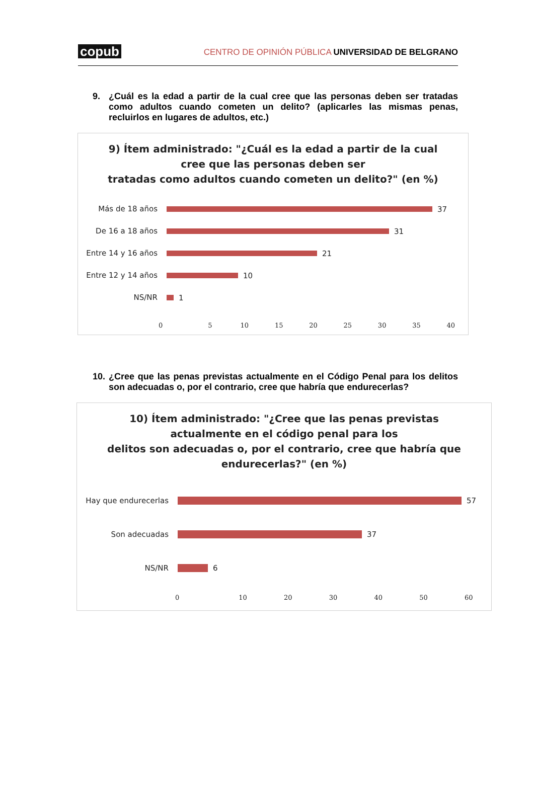copub
CENTRO DE OPINIÓN PÚBLICA UNIVERSIDAD DE BELGRANO
9. ¿Cuál es la edad a partir de la cual cree que las personas deben ser tratadas como adultos cuando cometen un delito? (aplicarles las mismas penas, recluirlos en lugares de adultos, etc.)
9) Ítem administrado: "¿Cuál es la edad a partir de la cual
cree que las personas deben ser
tratadas como adultos cuando cometen un delito?" (en %)
Más de 18 años 37
De 16 a 18 años 31
Entre 14 y 16 años
21
Entre 12 y 14 años
10
NS/NR 1
0 5 10 15 20 25 30 35 40
10.
¿Cree que las penas previstas actualmente en el Código Penal para los delitos son adecuadas o, por el contrario, cree que habría que endurecerlas?
10) Ítem administrado: "¿Cree que las penas previstas
actualmente en el código penal para los
delitos son adecuadas o, por el contrario, cree que habría que
endurecerlas?" (en %)
Hay que endurecerlas 57
Son adecuadas 37
NS/NR 6
0 10 20 30 40 50 60